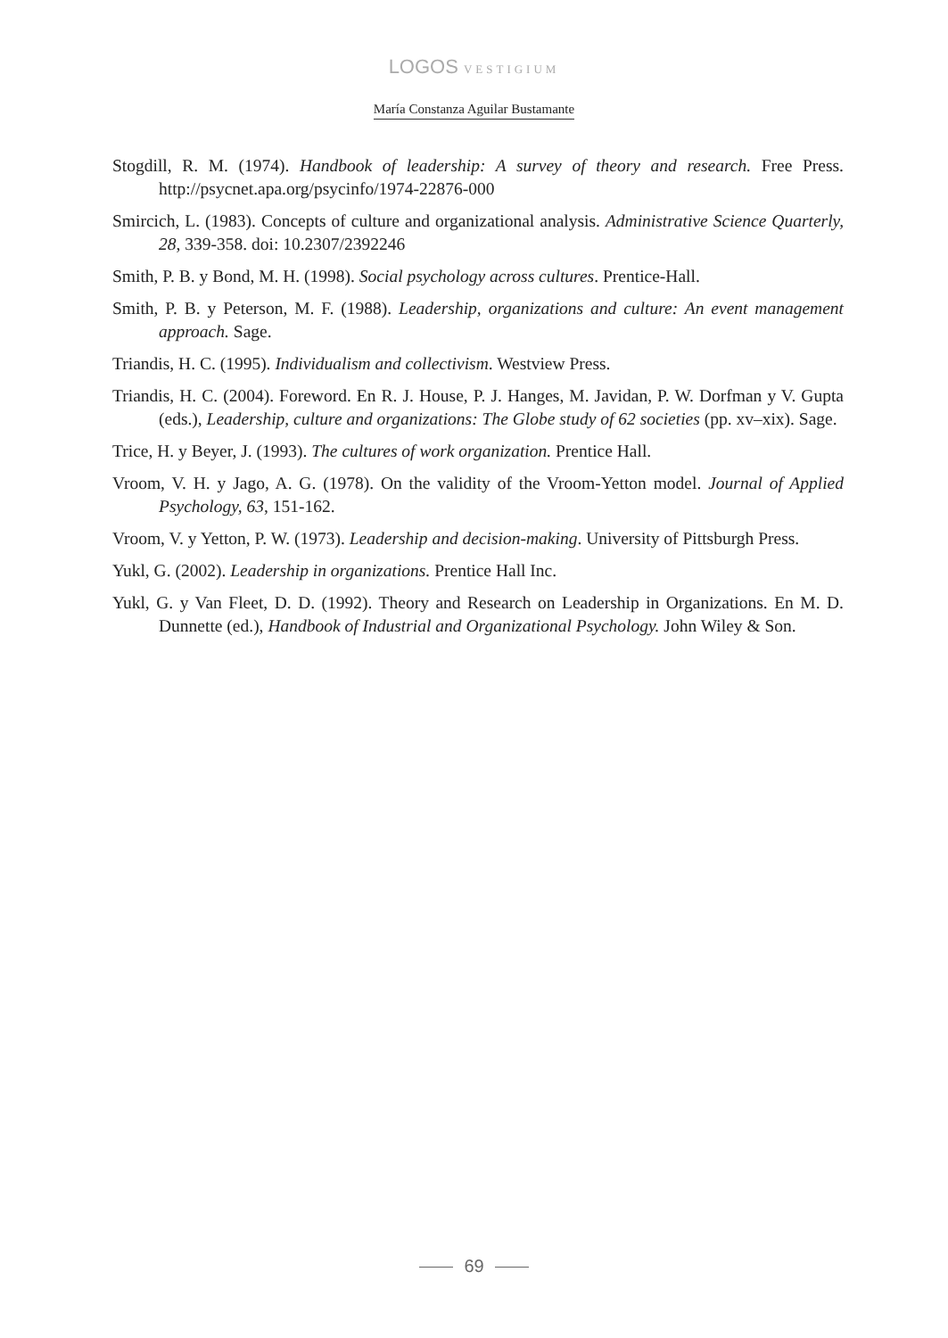LOGOS VESTIGIUM
María Constanza Aguilar Bustamante
Stogdill, R. M. (1974). Handbook of leadership: A survey of theory and research. Free Press. http://psycnet.apa.org/psycinfo/1974-22876-000
Smircich, L. (1983). Concepts of culture and organizational analysis. Administrative Science Quarterly, 28, 339-358. doi: 10.2307/2392246
Smith, P. B. y Bond, M. H. (1998). Social psychology across cultures. Prentice-Hall.
Smith, P. B. y Peterson, M. F. (1988). Leadership, organizations and culture: An event management approach. Sage.
Triandis, H. C. (1995). Individualism and collectivism. Westview Press.
Triandis, H. C. (2004). Foreword. En R. J. House, P. J. Hanges, M. Javidan, P. W. Dorfman y V. Gupta (eds.), Leadership, culture and organizations: The Globe study of 62 societies (pp. xv–xix). Sage.
Trice, H. y Beyer, J. (1993). The cultures of work organization. Prentice Hall.
Vroom, V. H. y Jago, A. G. (1978). On the validity of the Vroom-Yetton model. Journal of Applied Psychology, 63, 151-162.
Vroom, V. y Yetton, P. W. (1973). Leadership and decision-making. University of Pittsburgh Press.
Yukl, G. (2002). Leadership in organizations. Prentice Hall Inc.
Yukl, G. y Van Fleet, D. D. (1992). Theory and Research on Leadership in Organizations. En M. D. Dunnette (ed.), Handbook of Industrial and Organizational Psychology. John Wiley & Son.
69